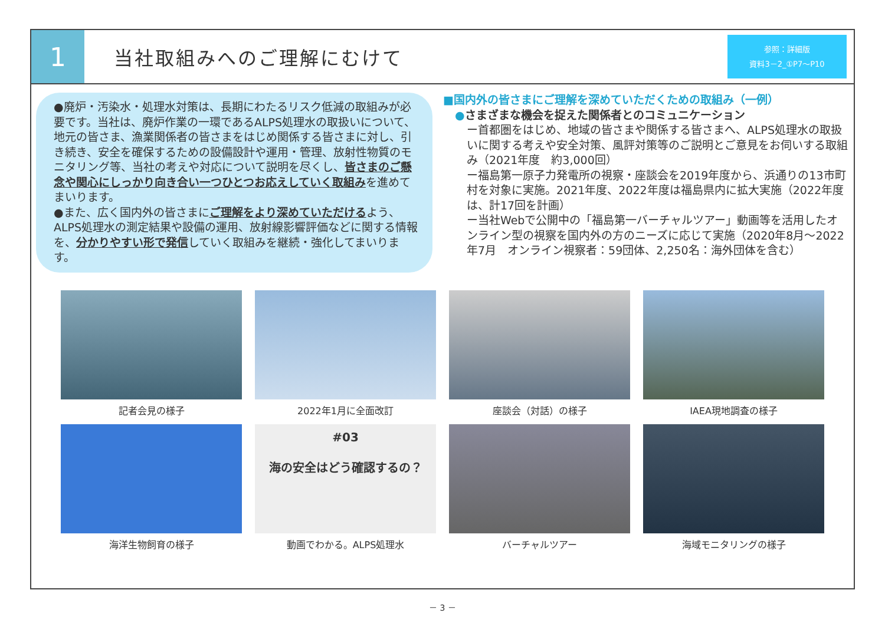1
当社取組みへのご理解にむけて
参照：詳細版
資料3－2_①P7～P10
●廃炉・汚染水・処理水対策は、長期にわたるリスク低減の取組みが必要です。当社は、廃炉作業の一環であるALPS処理水の取扱いについて、地元の皆さま、漁業関係者の皆さまをはじめ関係する皆さまに対し、引き続き、安全を確保するための設備設計や運用・管理、放射性物質のモニタリング等、当社の考えや対応について説明を尽くし、皆さまのご懸念や関心にしっかり向き合い一つひとつお応えしていく取組みを進めてまいります。
●また、広く国内外の皆さまにご理解をより深めていただけるよう、ALPS処理水の測定結果や設備の運用、放射線影響評価などに関する情報を、分かりやすい形で発信していく取組みを継続・強化してまいります。
■国内外の皆さまにご理解を深めていただくための取組み（一例）
●さまざまな機会を捉えた関係者とのコミュニケーション
ー首都圏をはじめ、地域の皆さまや関係する皆さまへ、ALPS処理水の取扱いに関する考えや安全対策、風評対策等のご説明とご意見をお伺いする取組み（2021年度　約3,000回）
ー福島第一原子力発電所の視察・座談会を2019年度から、浜通りの13市町村を対象に実施。2021年度、2022年度は福島県内に拡大実施（2022年度は、計17回を計画）
ー当社Webで公開中の「福島第一バーチャルツアー」動画等を活用したオンライン型の視察を国内外の方のニーズに応じて実施（2020年8月～2022年7月　オンライン視察者：59団体、2,250名：海外団体を含む）
記者会見の様子
2022年1月に全面改訂
座談会（対話）の様子
IAEA現地調査の様子
海洋生物飼育の様子
#03
海の安全はどう確認するの？
動画でわかる。ALPS処理水
バーチャルツアー
海域モニタリングの様子
－ 3 －